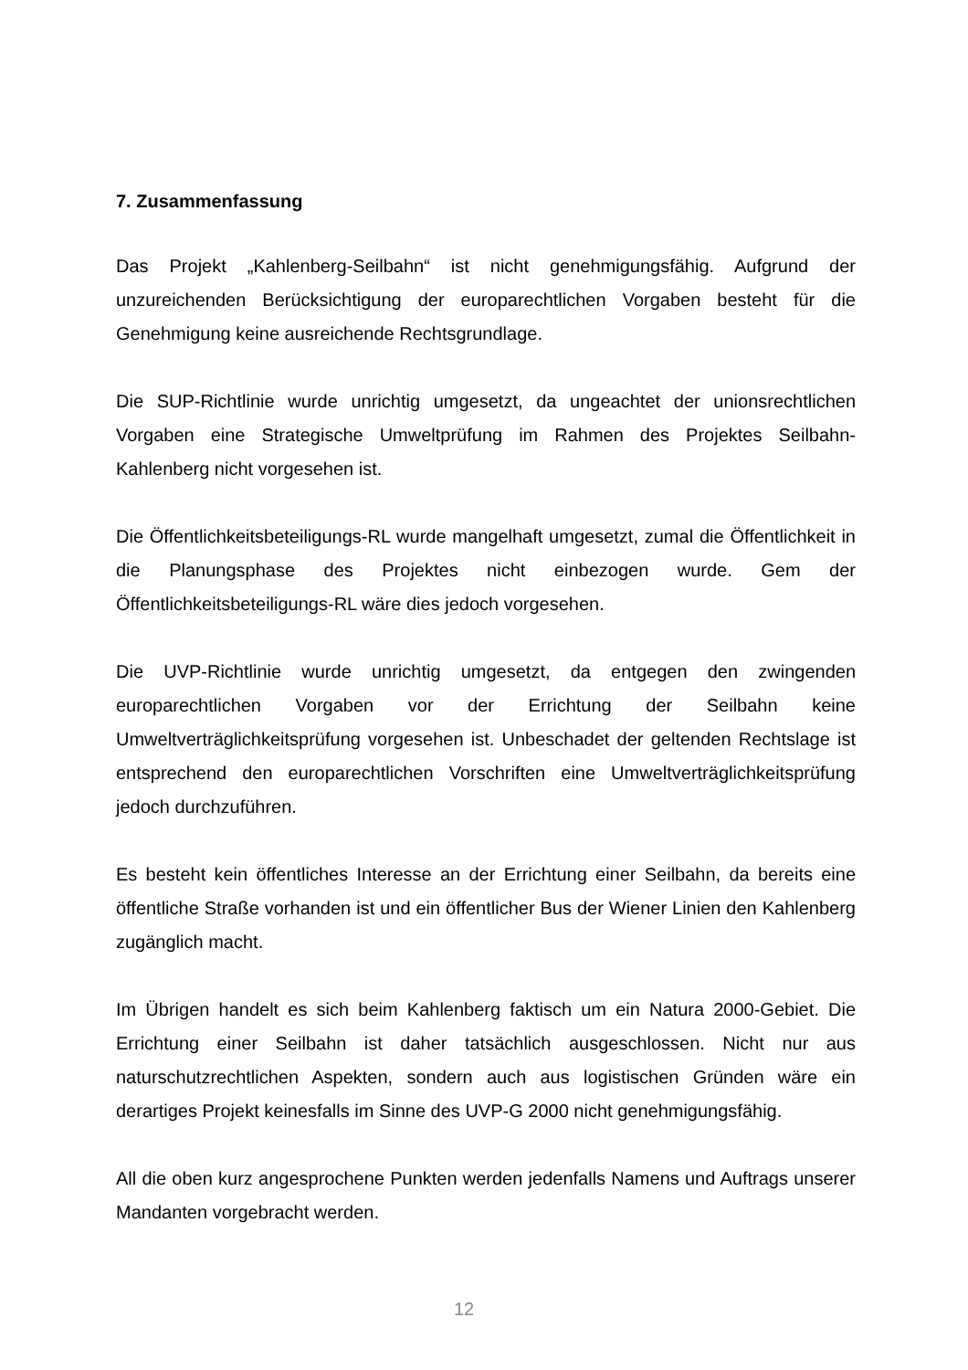7. Zusammenfassung
Das Projekt „Kahlenberg-Seilbahn“ ist nicht genehmigungsfähig. Aufgrund der unzureichenden Berücksichtigung der europarechtlichen Vorgaben besteht für die Genehmigung keine ausreichende Rechtsgrundlage.
Die SUP-Richtlinie wurde unrichtig umgesetzt, da ungeachtet der unionsrechtlichen Vorgaben eine Strategische Umweltprüfung im Rahmen des Projektes Seilbahn-Kahlenberg nicht vorgesehen ist.
Die Öffentlichkeitsbeteiligungs-RL wurde mangelhaft umgesetzt, zumal die Öffentlichkeit in die Planungsphase des Projektes nicht einbezogen wurde. Gem der Öffentlichkeitsbeteiligungs-RL wäre dies jedoch vorgesehen.
Die UVP-Richtlinie wurde unrichtig umgesetzt, da entgegen den zwingenden europarechtlichen Vorgaben vor der Errichtung der Seilbahn keine Umweltverträglichkeitsprüfung vorgesehen ist. Unbeschadet der geltenden Rechtslage ist entsprechend den europarechtlichen Vorschriften eine Umweltverträglichkeitsprüfung jedoch durchzuführen.
Es besteht kein öffentliches Interesse an der Errichtung einer Seilbahn, da bereits eine öffentliche Straße vorhanden ist und ein öffentlicher Bus der Wiener Linien den Kahlenberg zugänglich macht.
Im Übrigen handelt es sich beim Kahlenberg faktisch um ein Natura 2000-Gebiet. Die Errichtung einer Seilbahn ist daher tatsächlich ausgeschlossen. Nicht nur aus naturschutzrechtlichen Aspekten, sondern auch aus logistischen Gründen wäre ein derartiges Projekt keinesfalls im Sinne des UVP-G 2000 nicht genehmigungsfähig.
All die oben kurz angesprochene Punkten werden jedenfalls Namens und Auftrags unserer Mandanten vorgebracht werden.
12